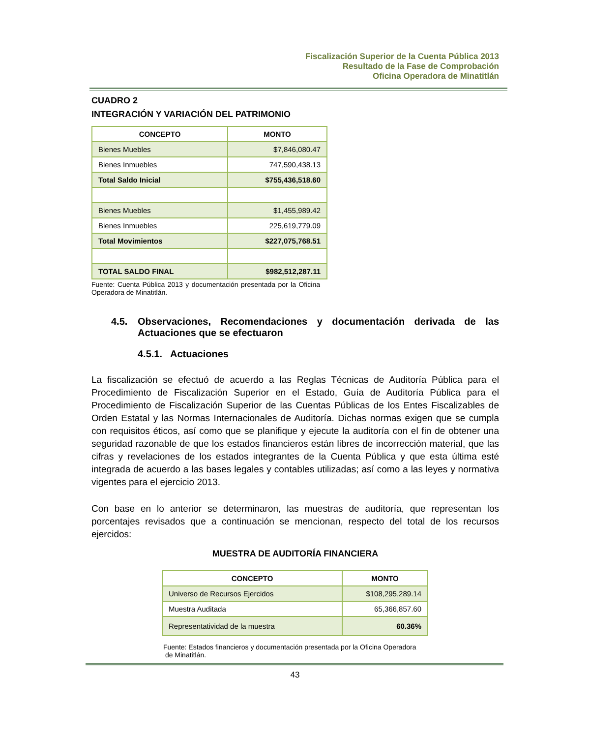Fiscalización Superior de la Cuenta Pública 2013
Resultado de la Fase de Comprobación
Oficina Operadora de Minatitlán
CUADRO 2
INTEGRACIÓN Y VARIACIÓN DEL PATRIMONIO
| CONCEPTO | MONTO |
| --- | --- |
| Bienes Muebles | $7,846,080.47 |
| Bienes Inmuebles | 747,590,438.13 |
| Total Saldo Inicial | $755,436,518.60 |
| Bienes Muebles | $1,455,989.42 |
| Bienes Inmuebles | 225,619,779.09 |
| Total Movimientos | $227,075,768.51 |
| TOTAL SALDO FINAL | $982,512,287.11 |
Fuente: Cuenta Pública 2013 y documentación presentada por la Oficina Operadora de Minatitlán.
4.5. Observaciones, Recomendaciones y documentación derivada de las Actuaciones que se efectuaron
4.5.1. Actuaciones
La fiscalización se efectuó de acuerdo a las Reglas Técnicas de Auditoría Pública para el Procedimiento de Fiscalización Superior en el Estado, Guía de Auditoría Pública para el Procedimiento de Fiscalización Superior de las Cuentas Públicas de los Entes Fiscalizables de Orden Estatal y las Normas Internacionales de Auditoría. Dichas normas exigen que se cumpla con requisitos éticos, así como que se planifique y ejecute la auditoría con el fin de obtener una seguridad razonable de que los estados financieros están libres de incorrección material, que las cifras y revelaciones de los estados integrantes de la Cuenta Pública y que esta última esté integrada de acuerdo a las bases legales y contables utilizadas; así como a las leyes y normativa vigentes para el ejercicio 2013.
Con base en lo anterior se determinaron, las muestras de auditoría, que representan los porcentajes revisados que a continuación se mencionan, respecto del total de los recursos ejercidos:
MUESTRA DE AUDITORÍA FINANCIERA
| CONCEPTO | MONTO |
| --- | --- |
| Universo de Recursos Ejercidos | $108,295,289.14 |
| Muestra Auditada | 65,366,857.60 |
| Representatividad de la muestra | 60.36% |
Fuente: Estados financieros y documentación presentada por la Oficina Operadora
de Minatitlán.
43